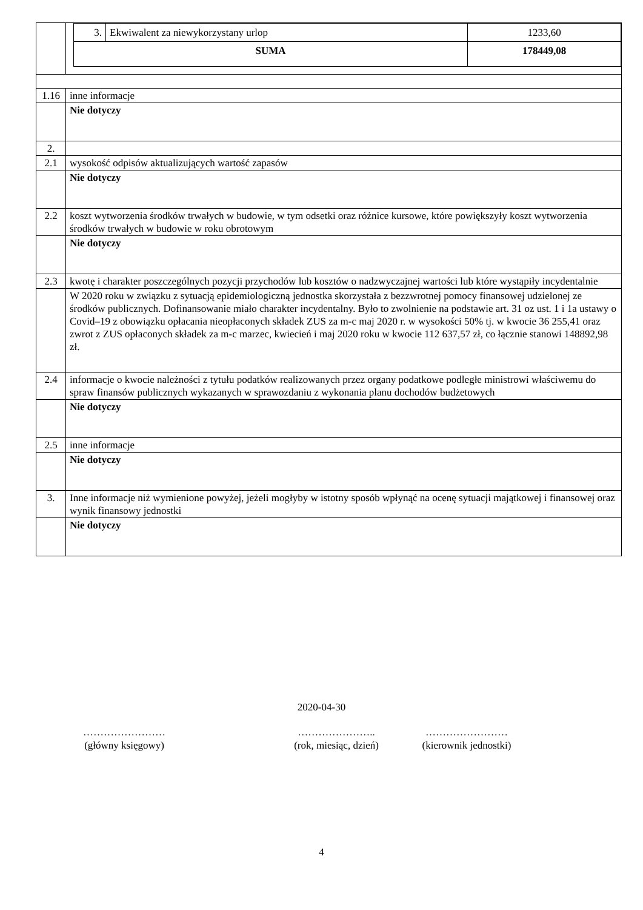| | / 3. / Ekwiwalent za niewykorzystany urlop / 1233,60 / / SUMA / / 178449,08 / |
| 1.16 | inne informacje |
| | Nie dotyczy |
| 2. | |
| 2.1 | wysokość odpisów aktualizujących wartość zapasów |
| | Nie dotyczy |
| 2.2 | koszt wytworzenia środków trwałych w budowie, w tym odsetki oraz różnice kursowe, które powiększyły koszt wytworzenia środków trwałych w budowie w roku obrotowym |
| | Nie dotyczy |
| 2.3 | kwotę i charakter poszczególnych pozycji przychodów lub kosztów o nadzwyczajnej wartości lub które wystąpiły incydentalnie |
| | W 2020 roku w związku z sytuacją epidemiologiczną jednostka skorzystała z bezzwrotnej pomocy finansowej udzielonej ze środków publicznych. Dofinansowanie miało charakter incydentalny. Było to zwolnienie na podstawie art. 31 oz ust. 1 i 1a ustawy o Covid–19 z obowiązku opłacania nieopłaconych składek ZUS za m-c maj 2020 r. w wysokości 50% tj. w kwocie 36 255,41 oraz zwrot z ZUS opłaconych składek za m-c marzec, kwiecień i maj 2020 roku w kwocie 112 637,57 zł, co łącznie stanowi 148892,98 zł. |
| 2.4 | informacje o kwocie należności z tytułu podatków realizowanych przez organy podatkowe podległe ministrowi właściwemu do spraw finansów publicznych wykazanych w sprawozdaniu z wykonania planu dochodów budżetowych |
| | Nie dotyczy |
| 2.5 | inne informacje |
| | Nie dotyczy |
| 3. | Inne informacje niż wymienione powyżej, jeżeli mogłyby w istotny sposób wpłynąć na ocenę sytuacji majątkowej i finansowej oraz wynik finansowy jednostki |
| | Nie dotyczy |
2020-04-30
……………………
(główny księgowy)
…………………..
(rok, miesiąc, dzień)
……………………
(kierownik jednostki)
4